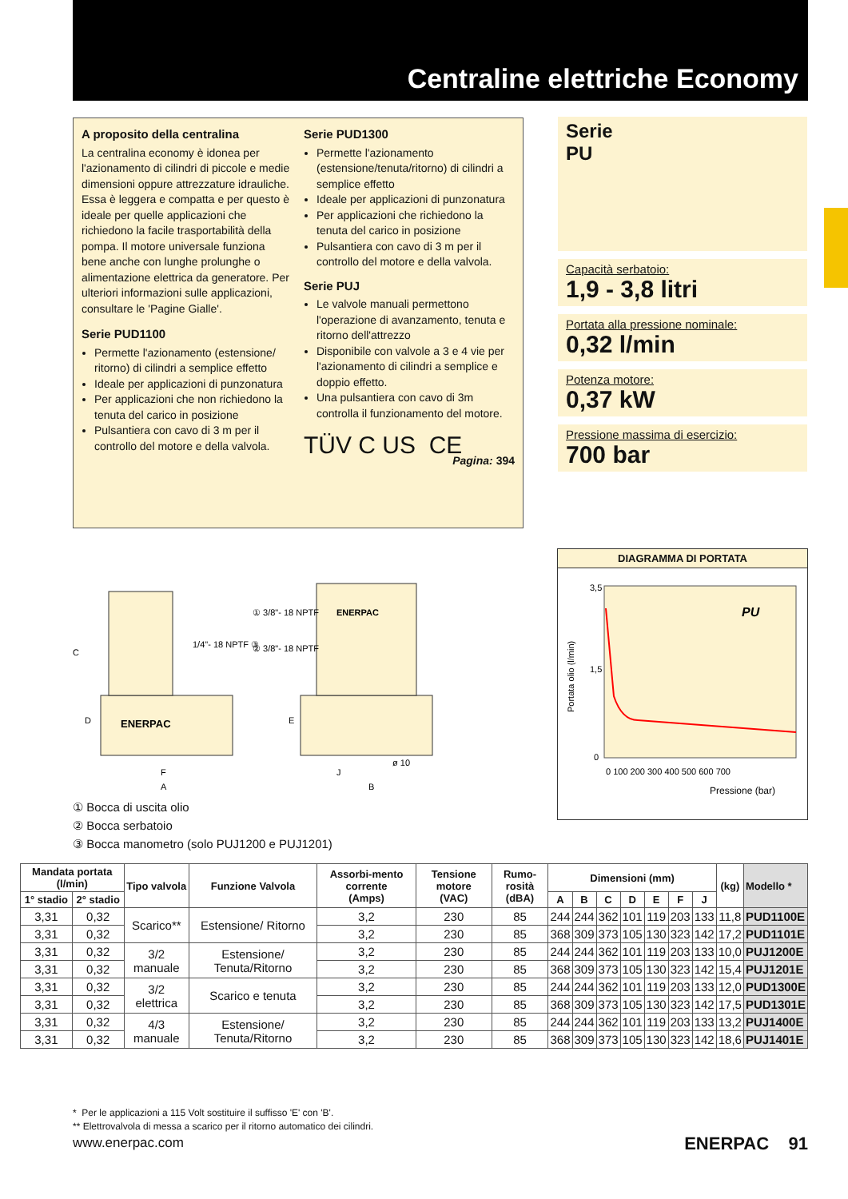Centraline elettriche Economy
A proposito della centralina
La centralina economy è idonea per l'azionamento di cilindri di piccole e medie dimensioni oppure attrezzature idrauliche. Essa è leggera e compatta e per questo è ideale per quelle applicazioni che richiedono la facile trasportabilità della pompa. Il motore universale funziona bene anche con lunghe prolunghe o alimentazione elettrica da generatore. Per ulteriori informazioni sulle applicazioni, consultare le 'Pagine Gialle'.
Serie PUD1100
Permette l'azionamento (estensione/ ritorno) di cilindri a semplice effetto
Ideale per applicazioni di punzonatura
Per applicazioni che non richiedono la tenuta del carico in posizione
Pulsantiera con cavo di 3 m per il controllo del motore e della valvola.
Serie PUD1300
Permette l'azionamento (estensione/tenuta/ritorno) di cilindri a semplice effetto
Ideale per applicazioni di punzonatura
Per applicazioni che richiedono la tenuta del carico in posizione
Pulsantiera con cavo di 3 m per il controllo del motore e della valvola.
Serie PUJ
Le valvole manuali permettono l'operazione di avanzamento, tenuta e ritorno dell'attrezzo
Disponibile con valvole a 3 e 4 vie per l'azionamento di cilindri a semplice e doppio effetto.
Una pulsantiera con cavo di 3m controlla il funzionamento del motore.
TÜV C US CE
Pagina: 394
Serie
PU
Capacità serbatoio:
1,9 - 3,8 litri
Portata alla pressione nominale:
0,32 l/min
Potenza motore:
0,37 kW
Pressione massima di esercizio:
700 bar
DIAGRAMMA DI PORTATA
3,5
1,5
0
0 100 200 300 400 500 600 700
PU
Pressione (bar)
Portata olio (l/min)
ENERPAC
ENERPAC
C
D
F
A
E
J
B
1/4"- 18 NPTF ③
① 3/8"- 18 NPTF
② 3/8"- 18 NPTF
ø 10
① Bocca di uscita olio
② Bocca serbatoio
③ Bocca manometro (solo PUJ1200 e PUJ1201)
| Mandata portata (l/min) | | Tipo valvola | Funzione Valvola | Assorbi-mento corrente (Amps) | Tensione motore (VAC) | Rumo-rosità (dBA) | Dimensioni (mm) | | | | | | | (kg) | Modello * |
| --- | --- | --- | --- | --- | --- | --- | --- | --- | --- | --- | --- | --- | --- | --- | --- |
| 1° stadio | 2° stadio | | | | | | A | B | C | D | E | F | J | | |
| 3,31 | 0,32 | Scarico** | Estensione/ Ritorno | 3,2 | 230 | 85 | 244 | 244 | 362 | 101 | 119 | 203 | 133 | 11,8 | PUD1100E |
| 3,31 | 0,32 | | | 3,2 | 230 | 85 | 368 | 309 | 373 | 105 | 130 | 323 | 142 | 17,2 | PUD1101E |
| 3,31 | 0,32 | 3/2 manuale | Estensione/ Tenuta/Ritorno | 3,2 | 230 | 85 | 244 | 244 | 362 | 101 | 119 | 203 | 133 | 10,0 | PUJ1200E |
| 3,31 | 0,32 | | | 3,2 | 230 | 85 | 368 | 309 | 373 | 105 | 130 | 323 | 142 | 15,4 | PUJ1201E |
| 3,31 | 0,32 | 3/2 elettrica | Scarico e tenuta | 3,2 | 230 | 85 | 244 | 244 | 362 | 101 | 119 | 203 | 133 | 12,0 | PUD1300E |
| 3,31 | 0,32 | | | 3,2 | 230 | 85 | 368 | 309 | 373 | 105 | 130 | 323 | 142 | 17,5 | PUD1301E |
| 3,31 | 0,32 | 4/3 manuale | Estensione/ Tenuta/Ritorno | 3,2 | 230 | 85 | 244 | 244 | 362 | 101 | 119 | 203 | 133 | 13,2 | PUJ1400E |
| 3,31 | 0,32 | | | 3,2 | 230 | 85 | 368 | 309 | 373 | 105 | 130 | 323 | 142 | 18,6 | PUJ1401E |
* Per le applicazioni a 115 Volt sostituire il suffisso 'E' con 'B'.
** Elettrovalvola di messa a scarico per il ritorno automatico dei cilindri.
www.enerpac.com ENERPAC 91